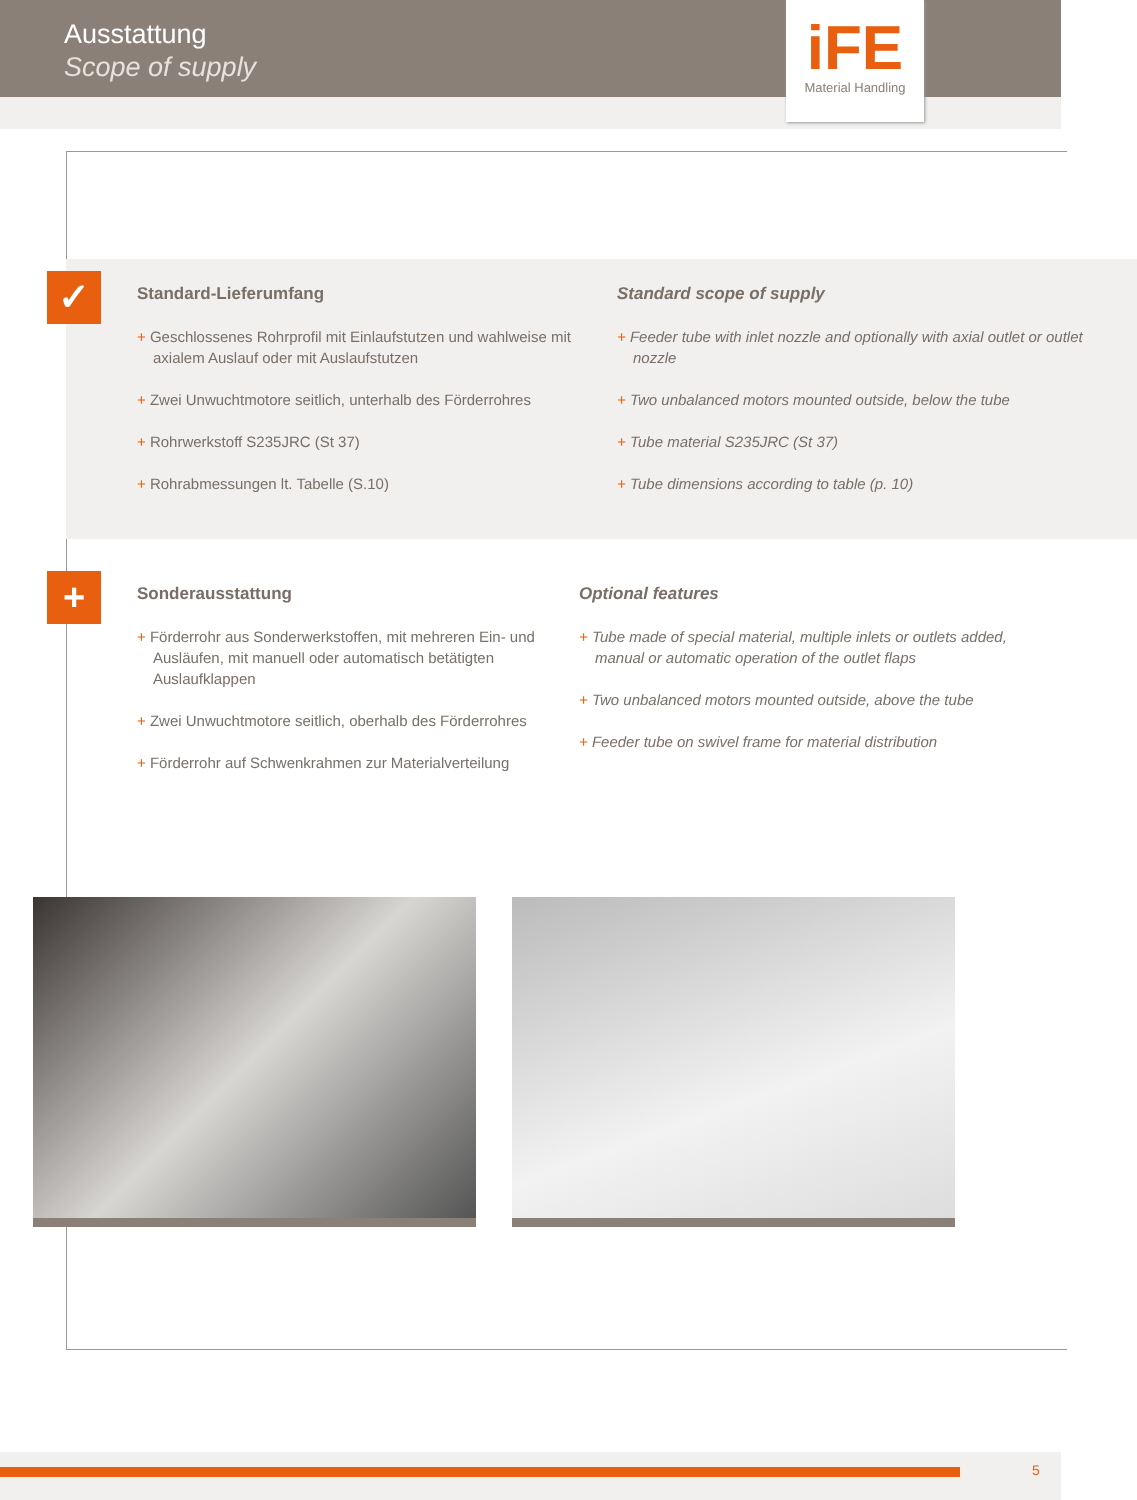Ausstattung
Scope of supply
iFE
Material Handling
✓
Standard-Lieferumfang
+ Geschlossenes Rohrprofil mit Einlaufstutzen und wahlweise mit axialem Auslauf oder mit Auslaufstutzen
+ Zwei Unwuchtmotore seitlich, unterhalb des Förderrohres
+ Rohrwerkstoff S235JRC (St 37)
+ Rohrabmessungen lt. Tabelle (S.10)
Standard scope of supply
+ Feeder tube with inlet nozzle and optionally with axial outlet or outlet nozzle
+ Two unbalanced motors mounted outside, below the tube
+ Tube material S235JRC (St 37)
+ Tube dimensions according to table (p. 10)
+
Sonderausstattung
+ Förderrohr aus Sonderwerkstoffen, mit mehreren Ein- und Ausläufen, mit manuell oder automatisch betätigten Auslaufklappen
+ Zwei Unwuchtmotore seitlich, oberhalb des Förderrohres
+ Förderrohr auf Schwenkrahmen zur Materialverteilung
Optional features
+ Tube made of special material, multiple inlets or outlets added, manual or automatic operation of the outlet flaps
+ Two unbalanced motors mounted outside, above the tube
+ Feeder tube on swivel frame for material distribution
5